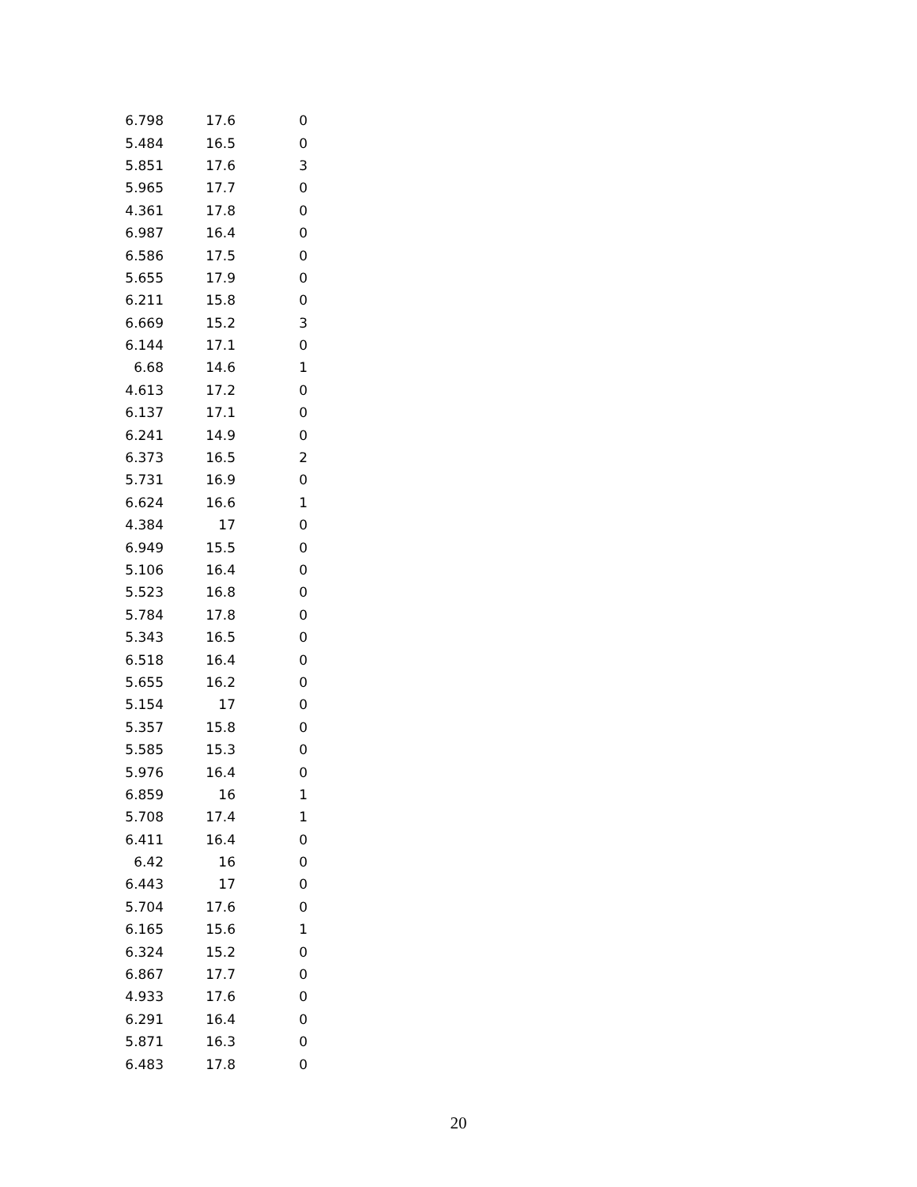| 6.798 | 17.6 | 0 |
| 5.484 | 16.5 | 0 |
| 5.851 | 17.6 | 3 |
| 5.965 | 17.7 | 0 |
| 4.361 | 17.8 | 0 |
| 6.987 | 16.4 | 0 |
| 6.586 | 17.5 | 0 |
| 5.655 | 17.9 | 0 |
| 6.211 | 15.8 | 0 |
| 6.669 | 15.2 | 3 |
| 6.144 | 17.1 | 0 |
| 6.68 | 14.6 | 1 |
| 4.613 | 17.2 | 0 |
| 6.137 | 17.1 | 0 |
| 6.241 | 14.9 | 0 |
| 6.373 | 16.5 | 2 |
| 5.731 | 16.9 | 0 |
| 6.624 | 16.6 | 1 |
| 4.384 | 17 | 0 |
| 6.949 | 15.5 | 0 |
| 5.106 | 16.4 | 0 |
| 5.523 | 16.8 | 0 |
| 5.784 | 17.8 | 0 |
| 5.343 | 16.5 | 0 |
| 6.518 | 16.4 | 0 |
| 5.655 | 16.2 | 0 |
| 5.154 | 17 | 0 |
| 5.357 | 15.8 | 0 |
| 5.585 | 15.3 | 0 |
| 5.976 | 16.4 | 0 |
| 6.859 | 16 | 1 |
| 5.708 | 17.4 | 1 |
| 6.411 | 16.4 | 0 |
| 6.42 | 16 | 0 |
| 6.443 | 17 | 0 |
| 5.704 | 17.6 | 0 |
| 6.165 | 15.6 | 1 |
| 6.324 | 15.2 | 0 |
| 6.867 | 17.7 | 0 |
| 4.933 | 17.6 | 0 |
| 6.291 | 16.4 | 0 |
| 5.871 | 16.3 | 0 |
| 6.483 | 17.8 | 0 |
20